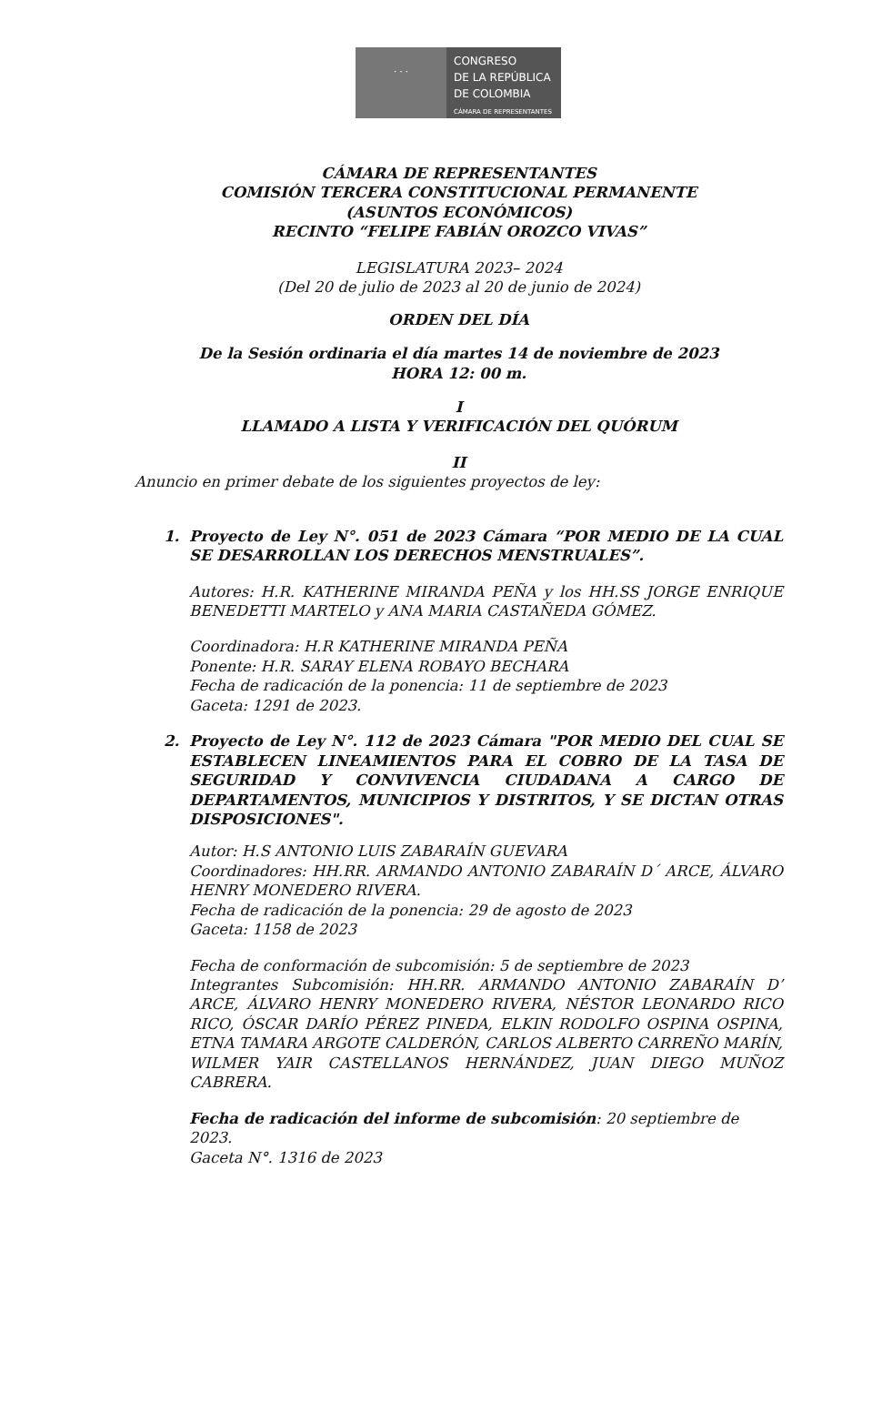· · ·
CONGRESO
DE LA REPÚBLICA
DE COLOMBIA
CÁMARA DE REPRESENTANTES
CÁMARA DE REPRESENTANTES
COMISIÓN TERCERA CONSTITUCIONAL PERMANENTE
(ASUNTOS ECONÓMICOS)
RECINTO “FELIPE FABIÁN OROZCO VIVAS”
LEGISLATURA 2023– 2024
(Del 20 de julio de 2023 al 20 de junio de 2024)
ORDEN DEL DÍA
De la Sesión ordinaria el día martes 14 de noviembre de 2023
HORA 12: 00 m.
I
LLAMADO A LISTA Y VERIFICACIÓN DEL QUÓRUM
II
Anuncio en primer debate de los siguientes proyectos de ley:
1.
Proyecto de Ley N°. 051 de 2023 Cámara “POR MEDIO DE LA CUAL SE DESARROLLAN LOS DERECHOS MENSTRUALES”.
Autores: H.R. KATHERINE MIRANDA PEÑA y los HH.SS JORGE ENRIQUE BENEDETTI MARTELO y ANA MARIA CASTAÑEDA GÓMEZ.
Coordinadora: H.R KATHERINE MIRANDA PEÑA
Ponente: H.R. SARAY ELENA ROBAYO BECHARA
Fecha de radicación de la ponencia: 11 de septiembre de 2023
Gaceta: 1291 de 2023.
2.
Proyecto de Ley N°. 112 de 2023 Cámara "POR MEDIO DEL CUAL SE ESTABLECEN LINEAMIENTOS PARA EL COBRO DE LA TASA DE SEGURIDAD Y CONVIVENCIA CIUDADANA A CARGO DE DEPARTAMENTOS, MUNICIPIOS Y DISTRITOS, Y SE DICTAN OTRAS DISPOSICIONES".
Autor: H.S ANTONIO LUIS ZABARAÍN GUEVARA
Coordinadores: HH.RR. ARMANDO ANTONIO ZABARAÍN D´ ARCE, ÁLVARO HENRY MONEDERO RIVERA.
Fecha de radicación de la ponencia: 29 de agosto de 2023
Gaceta: 1158 de 2023
Fecha de conformación de subcomisión: 5 de septiembre de 2023
Integrantes Subcomisión: HH.RR. ARMANDO ANTONIO ZABARAÍN D’ ARCE, ÁLVARO HENRY MONEDERO RIVERA, NÉSTOR LEONARDO RICO RICO, ÓSCAR DARÍO PÉREZ PINEDA, ELKIN RODOLFO OSPINA OSPINA, ETNA TAMARA ARGOTE CALDERÓN, CARLOS ALBERTO CARREÑO MARÍN, WILMER YAIR CASTELLANOS HERNÁNDEZ, JUAN DIEGO MUÑOZ CABRERA.
Fecha de radicación del informe de subcomisión: 20 septiembre de 2023.
Gaceta N°. 1316 de 2023